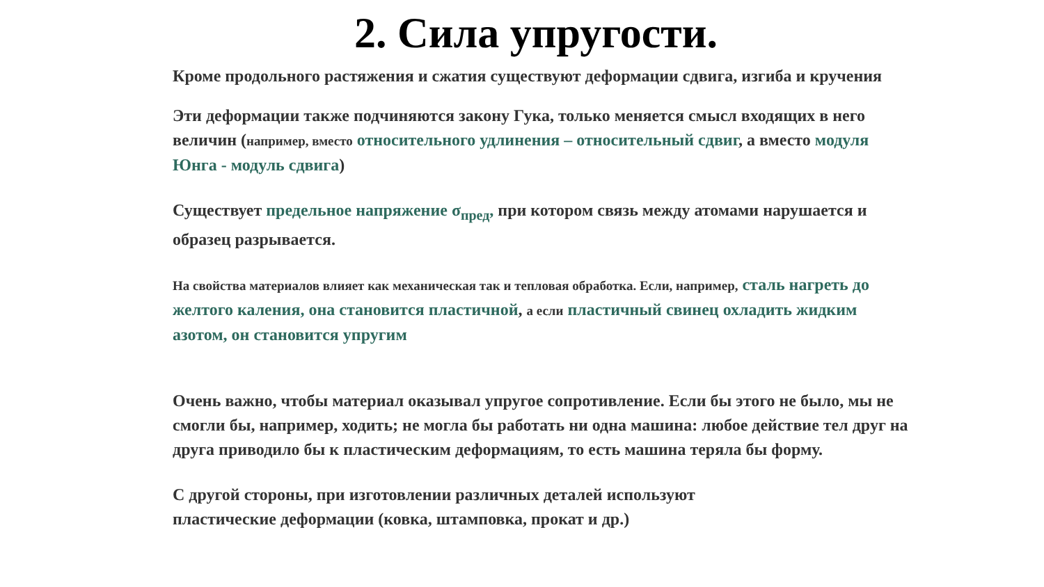2. Сила упругости.
Кроме продольного растяжения и сжатия существуют деформации сдвига, изгиба и кручения
Эти деформации также подчиняются закону Гука, только меняется смысл входящих в него величин (например, вместо относительного удлинения – относительный сдвиг, а вместо модуля Юнга - модуль сдвига)
Существует предельное напряжение σ<sub>пред</sub>, при котором связь между атомами нарушается и образец разрывается.
На свойства материалов влияет как механическая так и тепловая обработка. Если, например, сталь нагреть до желтого каления, она становится пластичной, а если пластичный свинец охладить жидким азотом, он становится упругим
Очень важно, чтобы материал оказывал упругое сопротивление. Если бы этого не было, мы не смогли бы, например, ходить; не могла бы работать ни одна машина: любое действие тел друг на друга приводило бы к пластическим деформациям, то есть машина теряла бы форму.
С другой стороны, при изготовлении различных деталей используют
пластические деформации (ковка, штамповка, прокат и др.)